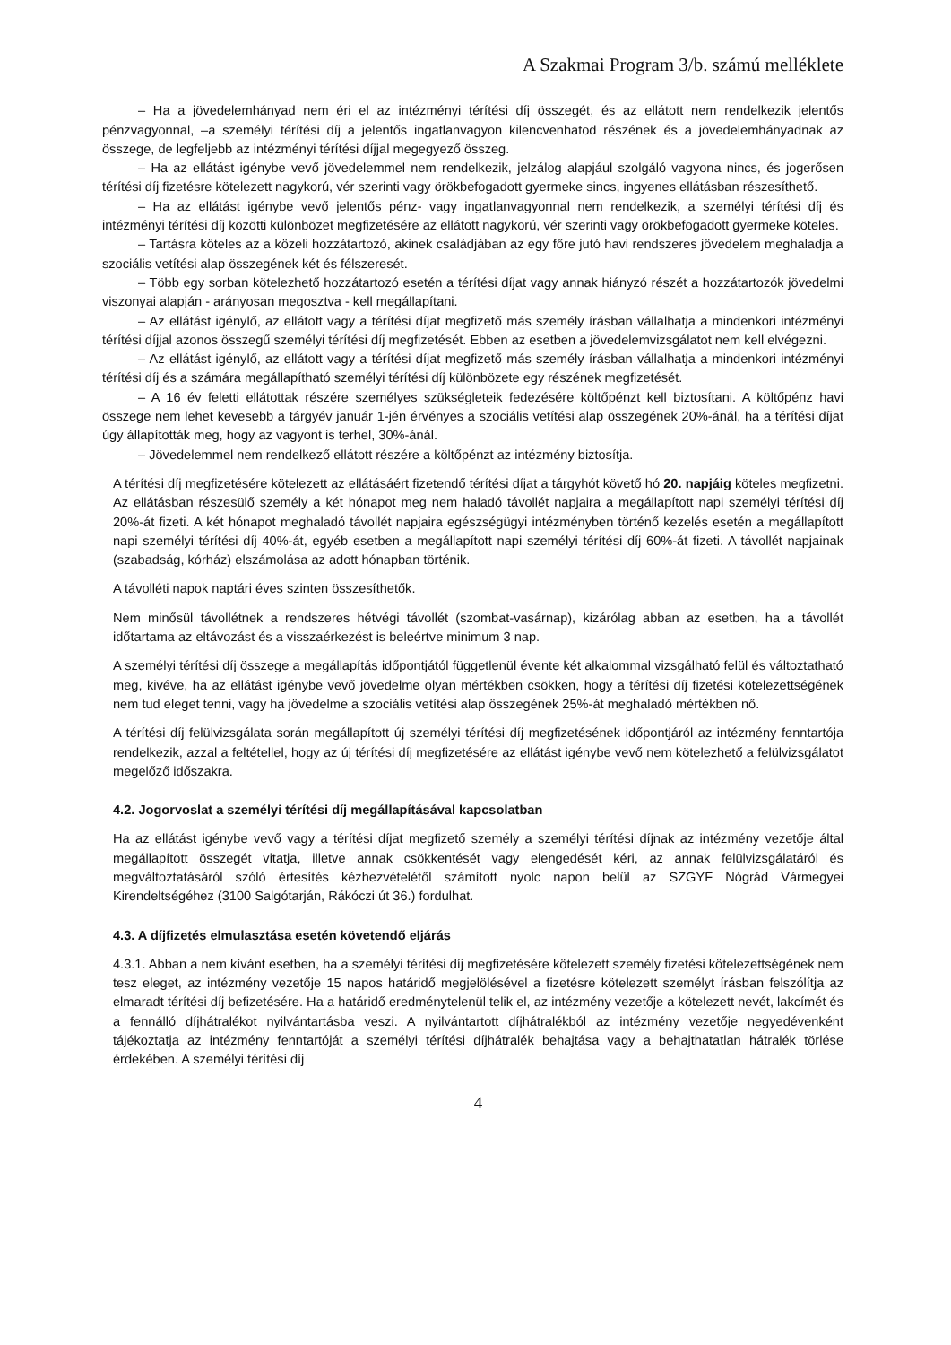A Szakmai Program 3/b. számú melléklete
– Ha a jövedelemhányad nem éri el az intézményi térítési díj összegét, és az ellátott nem rendelkezik jelentős pénzvagyonnal, –a személyi térítési díj a jelentős ingatlanvagyon kilencvenhatod részének és a jövedelemhányadnak az összege, de legfeljebb az intézményi térítési díjjal megegyező összeg.
– Ha az ellátást igénybe vevő jövedelemmel nem rendelkezik, jelzálog alapjául szolgáló vagyona nincs, és jogerősen térítési díj fizetésre kötelezett nagykorú, vér szerinti vagy örökbefogadott gyermeke sincs, ingyenes ellátásban részesíthető.
– Ha az ellátást igénybe vevő jelentős pénz- vagy ingatlanvagyonnal nem rendelkezik, a személyi térítési díj és intézményi térítési díj közötti különbözet megfizetésére az ellátott nagykorú, vér szerinti vagy örökbefogadott gyermeke köteles.
– Tartásra köteles az a közeli hozzátartozó, akinek családjában az egy főre jutó havi rendszeres jövedelem meghaladja a szociális vetítési alap összegének két és félszeresét.
– Több egy sorban kötelezhető hozzátartozó esetén a térítési díjat vagy annak hiányzó részét a hozzátartozók jövedelmi viszonyai alapján - arányosan megosztva - kell megállapítani.
– Az ellátást igénylő, az ellátott vagy a térítési díjat megfizető más személy írásban vállalhatja a mindenkori intézményi térítési díjjal azonos összegű személyi térítési díj megfizetését. Ebben az esetben a jövedelemvizsgálatot nem kell elvégezni.
– Az ellátást igénylő, az ellátott vagy a térítési díjat megfizető más személy írásban vállalhatja a mindenkori intézményi térítési díj és a számára megállapítható személyi térítési díj különbözete egy részének megfizetését.
– A 16 év feletti ellátottak részére személyes szükségleteik fedezésére költőpénzt kell biztosítani. A költőpénz havi összege nem lehet kevesebb a tárgyév január 1-jén érvényes a szociális vetítési alap összegének 20%-ánál, ha a térítési díjat úgy állapították meg, hogy az vagyont is terhel, 30%-ánál.
– Jövedelemmel nem rendelkező ellátott részére a költőpénzt az intézmény biztosítja.
A térítési díj megfizetésére kötelezett az ellátásáért fizetendő térítési díjat a tárgyhót követő hó 20. napjáig köteles megfizetni. Az ellátásban részesülő személy a két hónapot meg nem haladó távollét napjaira a megállapított napi személyi térítési díj 20%-át fizeti. A két hónapot meghaladó távollét napjaira egészségügyi intézményben történő kezelés esetén a megállapított napi személyi térítési díj 40%-át, egyéb esetben a megállapított napi személyi térítési díj 60%-át fizeti. A távollét napjainak (szabadság, kórház) elszámolása az adott hónapban történik.
A távolléti napok naptári éves szinten összesíthetők.
Nem minősül távollétnek a rendszeres hétvégi távollét (szombat-vasárnap), kizárólag abban az esetben, ha a távollét időtartama az eltávozást és a visszaérkezést is beleértve minimum 3 nap.
A személyi térítési díj összege a megállapítás időpontjától függetlenül évente két alkalommal vizsgálható felül és változtatható meg, kivéve, ha az ellátást igénybe vevő jövedelme olyan mértékben csökken, hogy a térítési díj fizetési kötelezettségének nem tud eleget tenni, vagy ha jövedelme a szociális vetítési alap összegének 25%-át meghaladó mértékben nő.
A térítési díj felülvizsgálata során megállapított új személyi térítési díj megfizetésének időpontjáról az intézmény fenntartója rendelkezik, azzal a feltétellel, hogy az új térítési díj megfizetésére az ellátást igénybe vevő nem kötelezhető a felülvizsgálatot megelőző időszakra.
4.2. Jogorvoslat a személyi térítési díj megállapításával kapcsolatban
Ha az ellátást igénybe vevő vagy a térítési díjat megfizető személy a személyi térítési díjnak az intézmény vezetője által megállapított összegét vitatja, illetve annak csökkentését vagy elengedését kéri, az annak felülvizsgálatáról és megváltoztatásáról szóló értesítés kézhezvételétől számított nyolc napon belül az SZGYF Nógrád Vármegyei Kirendeltségéhez (3100 Salgótarján, Rákóczi út 36.) fordulhat.
4.3. A díjfizetés elmulasztása esetén követendő eljárás
4.3.1. Abban a nem kívánt esetben, ha a személyi térítési díj megfizetésére kötelezett személy fizetési kötelezettségének nem tesz eleget, az intézmény vezetője 15 napos határidő megjelölésével a fizetésre kötelezett személyt írásban felszólítja az elmaradt térítési díj befizetésére. Ha a határidő eredménytelenül telik el, az intézmény vezetője a kötelezett nevét, lakcímét és a fennálló díjhátralékot nyilvántartásba veszi. A nyilvántartott díjhátralékból az intézmény vezetője negyedévenként tájékoztatja az intézmény fenntartóját a személyi térítési díjhátralék behajtása vagy a behajthatatlan hátralék törlése érdekében. A személyi térítési díj
4